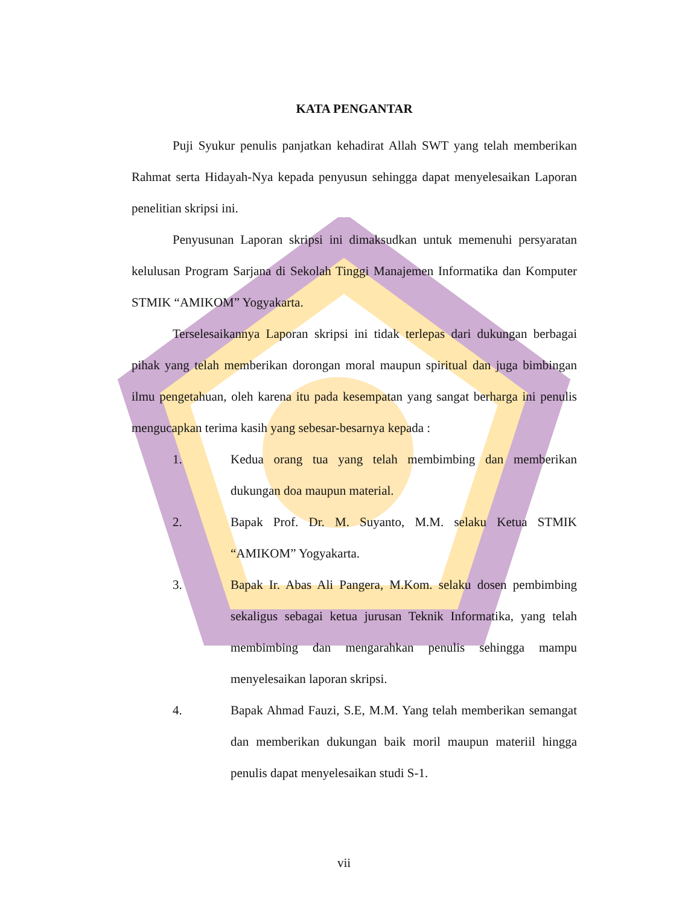KATA PENGANTAR
Puji Syukur penulis panjatkan kehadirat Allah SWT yang telah memberikan Rahmat serta Hidayah-Nya kepada penyusun sehingga dapat menyelesaikan Laporan penelitian skripsi ini.
Penyusunan Laporan skripsi ini dimaksudkan untuk memenuhi persyaratan kelulusan Program Sarjana di Sekolah Tinggi Manajemen Informatika dan Komputer STMIK “AMIKOM” Yogyakarta.
Terselesaikannya Laporan skripsi ini tidak terlepas dari dukungan berbagai pihak yang telah memberikan dorongan moral maupun spiritual dan juga bimbingan ilmu pengetahuan, oleh karena itu pada kesempatan yang sangat berharga ini penulis mengucapkan terima kasih yang sebesar-besarnya kepada :
1. Kedua orang tua yang telah membimbing dan memberikan dukungan doa maupun material.
2. Bapak Prof. Dr. M. Suyanto, M.M. selaku Ketua STMIK “AMIKOM” Yogyakarta.
3. Bapak Ir. Abas Ali Pangera, M.Kom. selaku dosen pembimbing sekaligus sebagai ketua jurusan Teknik Informatika, yang telah membimbing dan mengarahkan penulis sehingga mampu menyelesaikan laporan skripsi.
4. Bapak Ahmad Fauzi, S.E, M.M. Yang telah memberikan semangat dan memberikan dukungan baik moril maupun materiil hingga penulis dapat menyelesaikan studi S-1.
vii